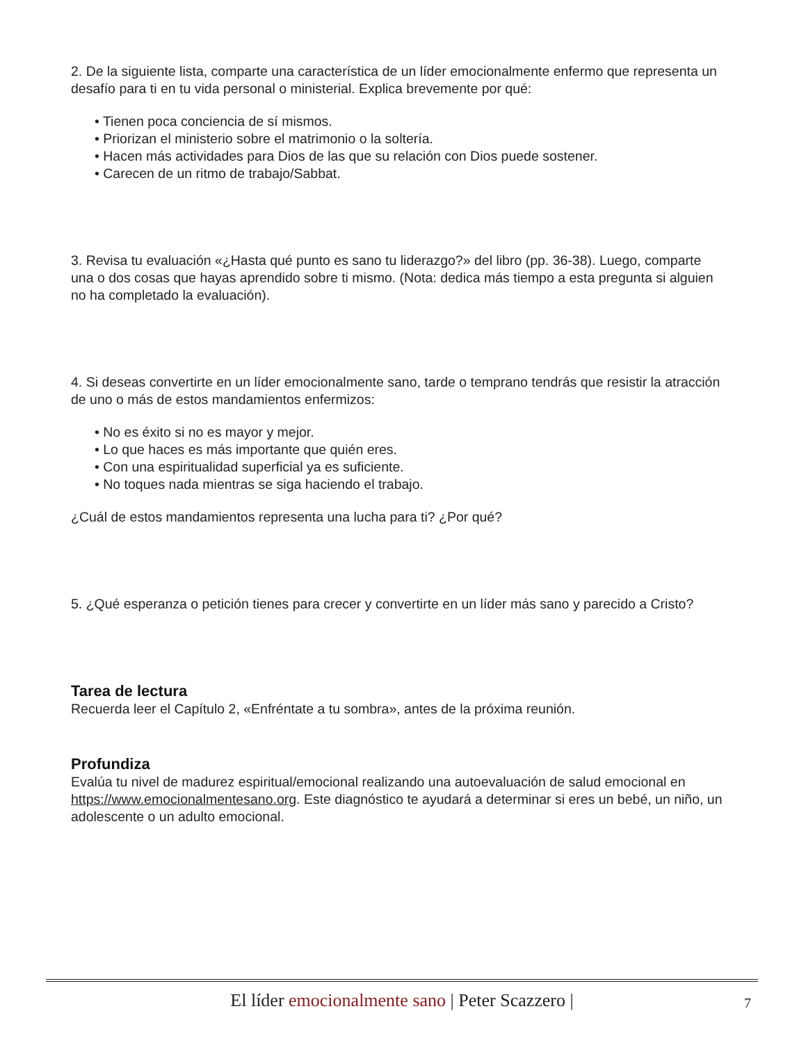2. De la siguiente lista, comparte una característica de un líder emocionalmente enfermo que representa un desafío para ti en tu vida personal o ministerial. Explica brevemente por qué:
• Tienen poca conciencia de sí mismos.
• Priorizan el ministerio sobre el matrimonio o la soltería.
• Hacen más actividades para Dios de las que su relación con Dios puede sostener.
• Carecen de un ritmo de trabajo/Sabbat.
3. Revisa tu evaluación «¿Hasta qué punto es sano tu liderazgo?» del libro (pp. 36-38). Luego, comparte una o dos cosas que hayas aprendido sobre ti mismo. (Nota: dedica más tiempo a esta pregunta si alguien no ha completado la evaluación).
4. Si deseas convertirte en un líder emocionalmente sano, tarde o temprano tendrás que resistir la atracción de uno o más de estos mandamientos enfermizos:
• No es éxito si no es mayor y mejor.
• Lo que haces es más importante que quién eres.
• Con una espiritualidad superficial ya es suficiente.
• No toques nada mientras se siga haciendo el trabajo.
¿Cuál de estos mandamientos representa una lucha para ti? ¿Por qué?
5. ¿Qué esperanza o petición tienes para crecer y convertirte en un líder más sano y parecido a Cristo?
Tarea de lectura
Recuerda leer el Capítulo 2, «Enfréntate a tu sombra», antes de la próxima reunión.
Profundiza
Evalúa tu nivel de madurez espiritual/emocional realizando una autoevaluación de salud emocional en https://www.emocionalmentesano.org. Este diagnóstico te ayudará a determinar si eres un bebé, un niño, un adolescente o un adulto emocional.
El líder emocionalmente sano | Peter Scazzero | 7